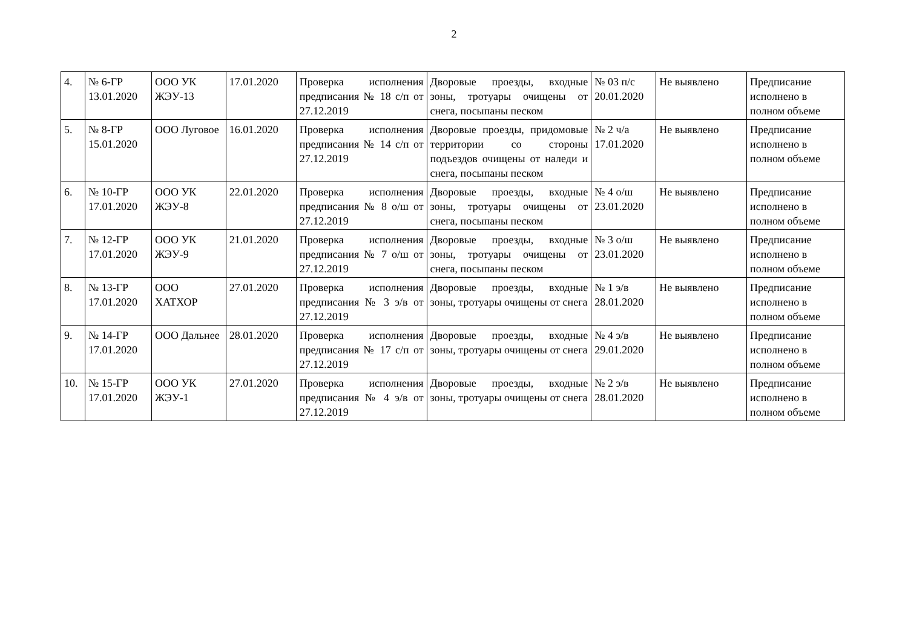2
| 4. | № 6-ГР 13.01.2020 | ООО УК ЖЭУ-13 | 17.01.2020 | Проверка исполнения предписания № 18 с/п от 27.12.2019 | Дворовые проезды, входные зоны, тротуары очищены от снега, посыпаны песком | № 03 п/с 20.01.2020 | Не выявлено | Предписание исполнено в полном объеме |
| 5. | № 8-ГР 15.01.2020 | ООО Луговое | 16.01.2020 | Проверка исполнения предписания № 14 с/п от 27.12.2019 | Дворовые проезды, придомовые территории со стороны подъездов очищены от наледи и снега, посыпаны песком | № 2 ч/а 17.01.2020 | Не выявлено | Предписание исполнено в полном объеме |
| 6. | № 10-ГР 17.01.2020 | ООО УК ЖЭУ-8 | 22.01.2020 | Проверка исполнения предписания № 8 о/ш от 27.12.2019 | Дворовые проезды, входные зоны, тротуары очищены от снега, посыпаны песком | № 4 о/ш 23.01.2020 | Не выявлено | Предписание исполнено в полном объеме |
| 7. | № 12-ГР 17.01.2020 | ООО УК ЖЭУ-9 | 21.01.2020 | Проверка исполнения предписания № 7 о/ш от 27.12.2019 | Дворовые проезды, входные зоны, тротуары очищены от снега, посыпаны песком | № 3 о/ш 23.01.2020 | Не выявлено | Предписание исполнено в полном объеме |
| 8. | № 13-ГР 17.01.2020 | ООО ХАТХОР | 27.01.2020 | Проверка исполнения предписания № 3 э/в от 27.12.2019 | Дворовые проезды, входные зоны, тротуары очищены от снега | № 1 э/в 28.01.2020 | Не выявлено | Предписание исполнено в полном объеме |
| 9. | № 14-ГР 17.01.2020 | ООО Дальнее | 28.01.2020 | Проверка исполнения предписания № 17 с/п от 27.12.2019 | Дворовые проезды, входные зоны, тротуары очищены от снега | № 4 э/в 29.01.2020 | Не выявлено | Предписание исполнено в полном объеме |
| 10. | № 15-ГР 17.01.2020 | ООО УК ЖЭУ-1 | 27.01.2020 | Проверка исполнения предписания № 4 э/в от 27.12.2019 | Дворовые проезды, входные зоны, тротуары очищены от снега | № 2 э/в 28.01.2020 | Не выявлено | Предписание исполнено в полном объеме |